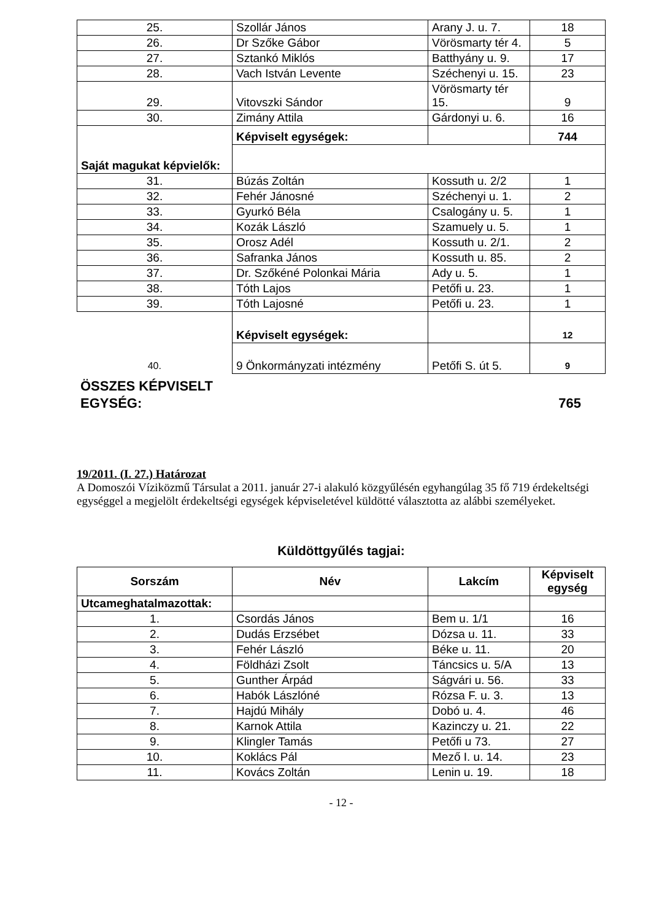| 25. | Szollár János | Arany J. u. 7. | 18 |
| 26. | Dr Szőke Gábor | Vörösmarty tér 4. | 5 |
| 27. | Sztankó Miklós | Batthyány u. 9. | 17 |
| 28. | Vach István Levente | Széchenyi u. 15. | 23 |
| 29. | Vitovszki Sándor | Vörösmarty tér 15. | 9 |
| 30. | Zimány Attila | Gárdonyi u. 6. | 16 |
| Saját magukat képvielők: | Képviselt egységek: | | 744 |
| 31. | Búzás Zoltán | Kossuth u. 2/2 | 1 |
| 32. | Fehér Jánosné | Széchenyi u. 1. | 2 |
| 33. | Gyurkó Béla | Csalogány u. 5. | 1 |
| 34. | Kozák László | Szamuely u. 5. | 1 |
| 35. | Orosz Adél | Kossuth u. 2/1. | 2 |
| 36. | Safranka János | Kossuth u. 85. | 2 |
| 37. | Dr. Szőkéné Polonkai Mária | Ady u. 5. | 1 |
| 38. | Tóth Lajos | Petőfi u. 23. | 1 |
| 39. | Tóth Lajosné | Petőfi u. 23. | 1 |
| | Képviselt egységek: | | 12 |
| 40. | 9 Önkormányzati intézmény | Petőfi S. út 5. | 9 |
ÖSSZES KÉPVISELT
EGYSÉG: 765
19/2011. (I. 27.) Határozat
A Domoszói Víziközmű Társulat a 2011. január 27-i alakuló közgyűlésén egyhangúlag 35 fő 719 érdekeltségi egységgel a megjelölt érdekeltségi egységek képviseletével küldötté választotta az alábbi személyeket.
Küldöttgyűlés tagjai:
| Sorszám | Név | Lakcím | Képviselt egység |
| --- | --- | --- | --- |
| Utcameghatalmazottak: | | | |
| 1. | Csordás János | Bem u. 1/1 | 16 |
| 2. | Dudás Erzsébet | Dózsa u. 11. | 33 |
| 3. | Fehér László | Béke u. 11. | 20 |
| 4. | Földházi Zsolt | Táncsics u. 5/A | 13 |
| 5. | Gunther Árpád | Ságvári u. 56. | 33 |
| 6. | Habók Lászlóné | Rózsa F. u. 3. | 13 |
| 7. | Hajdú Mihály | Dobó u. 4. | 46 |
| 8. | Karnok Attila | Kazinczy u. 21. | 22 |
| 9. | Klingler Tamás | Petőfi u 73. | 27 |
| 10. | Koklács Pál | Mező I. u. 14. | 23 |
| 11. | Kovács Zoltán | Lenin u. 19. | 18 |
- 12 -